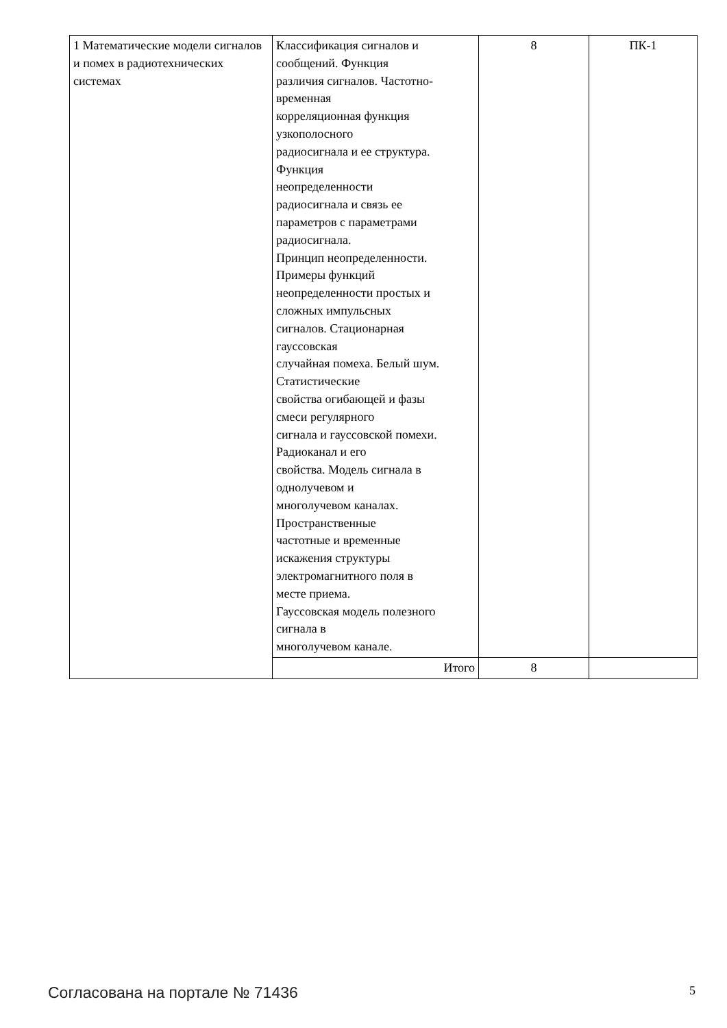| 1 Математические модели сигналов и помех в радиотехнических системах | Классификация сигналов и сообщений. Функция различия сигналов. Частотно- временная корреляционная функция узкополосного радиосигнала и ее структура. Функция неопределенности радиосигнала и связь ее параметров с параметрами радиосигнала. Принцип неопределенности. Примеры функций неопределенности простых и сложных импульсных сигналов. Стационарная гауссовская случайная помеха. Белый шум. Статистические свойства огибающей и фазы смеси регулярного сигнала и гауссовской помехи. Радиоканал и его свойства. Модель сигнала в однолучевом и многолучевом каналах. Пространственные частотные и временные искажения структуры электромагнитного поля в месте приема. Гауссовская модель полезного сигнала в многолучевом канале. | 8 | ПК-1 |
| | Итого | 8 | |
Согласована на портале № 71436 5